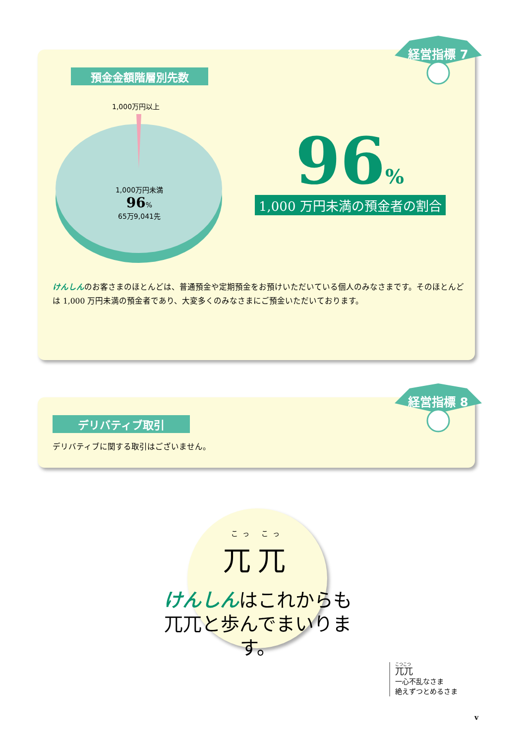経営指標 7
預金金額階層別先数
1,000万円以上
1,000万円未満
96%
65万9,041先
96%
1,000 万円未満の預金者の割合
けんしんのお客さまのほとんどは、普通預金や定期預金をお預けいただいている個人のみなさまです。そのほとんどは 1,000 万円未満の預金者であり、大変多くのみなさまにご預金いただいております。
経営指標 8
デリバティブ取引
デリバティブに関する取引はございません。
こっ こっ
兀兀
けんしんはこれからも
兀兀と歩んでまいります。
こつこつ
兀兀
一心不乱なさま
絶えずつとめるさま
v